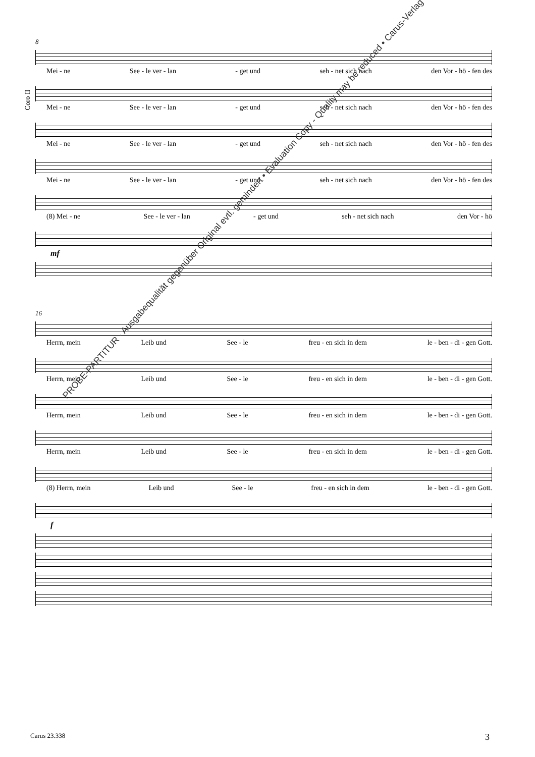Coro II
8
Mei - ne See - le ver - lan - get und seh - net sich nach den Vor - hö - fen des
Mei - ne See - le ver - lan - get und seh - net sich nach den Vor - hö - fen des
Mei - ne See - le ver - lan - get und seh - net sich nach den Vor - hö - fen des
Mei - ne See - le ver - lan - get und seh - net sich nach den Vor - hö - fen des
(8) Mei - ne See - le ver - lan - get und seh - net sich nach den Vor - hö
mf
16
Herrn, mein Leib und See - le freu - en sich in dem le - ben - di - gen Gott.
Herrn, mein Leib und See - le freu - en sich in dem le - ben - di - gen Gott.
Herrn, mein Leib und See - le freu - en sich in dem le - ben - di - gen Gott.
Herrn, mein Leib und See - le freu - en sich in dem le - ben - di - gen Gott.
(8) Herrn, mein Leib und See - le freu - en sich in dem le - ben - di - gen Gott.
f
PROBE-PARTITUR · Ausgabequalität gegenüber Original evtl. gemindert • Evaluation Copy - Quality may be reduced • Carus-Verlag
Carus 23.338 3